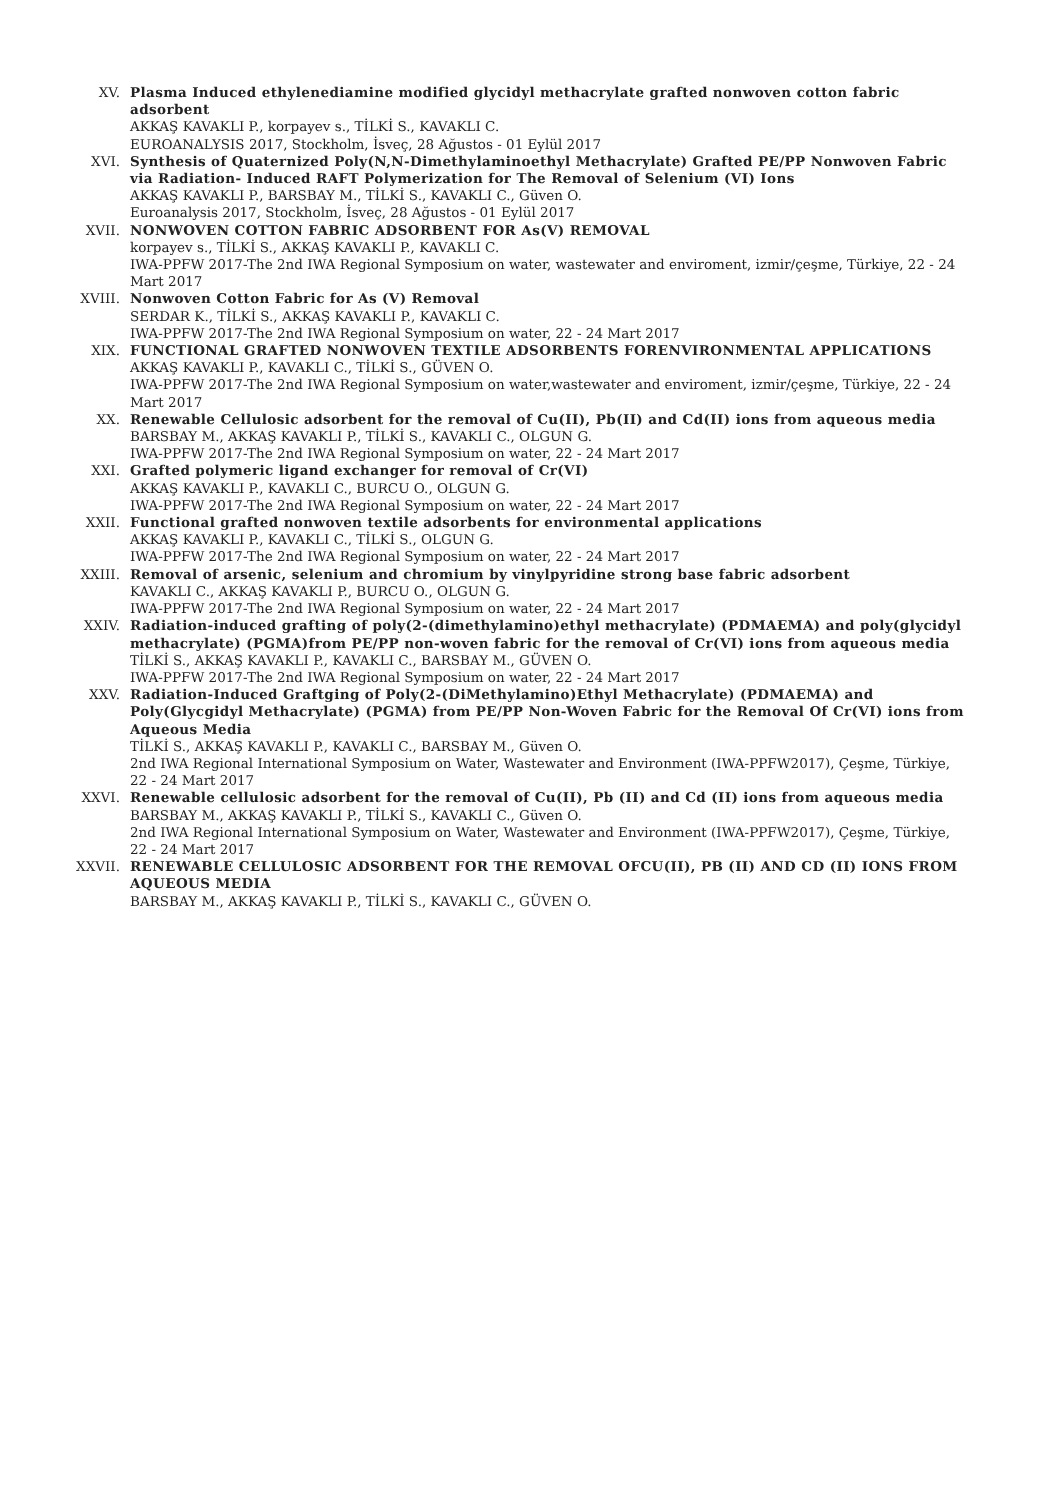XV. Plasma Induced ethylenediamine modified glycidyl methacrylate grafted nonwoven cotton fabric adsorbent
AKKAŞ KAVAKLI P., korpayev s., TİLKİ S., KAVAKLI C.
EUROANALYSIS 2017, Stockholm, İsveç, 28 Ağustos - 01 Eylül 2017
XVI. Synthesis of Quaternized Poly(N,N-Dimethylaminoethyl Methacrylate) Grafted PE/PP Nonwoven Fabric via Radiation- Induced RAFT Polymerization for The Removal of Selenium (VI) Ions
AKKAŞ KAVAKLI P., BARSBAY M., TİLKİ S., KAVAKLI C., Güven O.
Euroanalysis 2017, Stockholm, İsveç, 28 Ağustos - 01 Eylül 2017
XVII. NONWOVEN COTTON FABRIC ADSORBENT FOR As(V) REMOVAL
korpayev s., TİLKİ S., AKKAŞ KAVAKLI P., KAVAKLI C.
IWA-PPFW 2017-The 2nd IWA Regional Symposium on water, wastewater and enviroment, izmir/çeşme, Türkiye, 22 - 24 Mart 2017
XVIII. Nonwoven Cotton Fabric for As (V) Removal
SERDAR K., TİLKİ S., AKKAŞ KAVAKLI P., KAVAKLI C.
IWA-PPFW 2017-The 2nd IWA Regional Symposium on water, 22 - 24 Mart 2017
XIX. FUNCTIONAL GRAFTED NONWOVEN TEXTILE ADSORBENTS FORENVIRONMENTAL APPLICATIONS
AKKAŞ KAVAKLI P., KAVAKLI C., TİLKİ S., GÜVEN O.
IWA-PPFW 2017-The 2nd IWA Regional Symposium on water,wastewater and enviroment, izmir/çeşme, Türkiye, 22 - 24 Mart 2017
XX. Renewable Cellulosic adsorbent for the removal of Cu(II), Pb(II) and Cd(II) ions from aqueous media
BARSBAY M., AKKAŞ KAVAKLI P., TİLKİ S., KAVAKLI C., OLGUN G.
IWA-PPFW 2017-The 2nd IWA Regional Symposium on water, 22 - 24 Mart 2017
XXI. Grafted polymeric ligand exchanger for removal of Cr(VI)
AKKAŞ KAVAKLI P., KAVAKLI C., BURCU O., OLGUN G.
IWA-PPFW 2017-The 2nd IWA Regional Symposium on water, 22 - 24 Mart 2017
XXII. Functional grafted nonwoven textile adsorbents for environmental applications
AKKAŞ KAVAKLI P., KAVAKLI C., TİLKİ S., OLGUN G.
IWA-PPFW 2017-The 2nd IWA Regional Symposium on water, 22 - 24 Mart 2017
XXIII. Removal of arsenic, selenium and chromium by vinylpyridine strong base fabric adsorbent
KAVAKLI C., AKKAŞ KAVAKLI P., BURCU O., OLGUN G.
IWA-PPFW 2017-The 2nd IWA Regional Symposium on water, 22 - 24 Mart 2017
XXIV. Radiation-induced grafting of poly(2-(dimethylamino)ethyl methacrylate) (PDMAEMA) and poly(glycidyl methacrylate) (PGMA)from PE/PP non-woven fabric for the removal of Cr(VI) ions from aqueous media
TİLKİ S., AKKAŞ KAVAKLI P., KAVAKLI C., BARSBAY M., GÜVEN O.
IWA-PPFW 2017-The 2nd IWA Regional Symposium on water, 22 - 24 Mart 2017
XXV. Radiation-Induced Graftging of Poly(2-(DiMethylamino)Ethyl Methacrylate) (PDMAEMA) and Poly(Glycgidyl Methacrylate) (PGMA) from PE/PP Non-Woven Fabric for the Removal Of Cr(VI) ions from Aqueous Media
TİLKİ S., AKKAŞ KAVAKLI P., KAVAKLI C., BARSBAY M., Güven O.
2nd IWA Regional International Symposium on Water, Wastewater and Environment (IWA-PPFW2017), Çeşme, Türkiye, 22 - 24 Mart 2017
XXVI. Renewable cellulosic adsorbent for the removal of Cu(II), Pb (II) and Cd (II) ions from aqueous media
BARSBAY M., AKKAŞ KAVAKLI P., TİLKİ S., KAVAKLI C., Güven O.
2nd IWA Regional International Symposium on Water, Wastewater and Environment (IWA-PPFW2017), Çeşme, Türkiye, 22 - 24 Mart 2017
XXVII. RENEWABLE CELLULOSIC ADSORBENT FOR THE REMOVAL OFCU(II), PB (II) AND CD (II) IONS FROM AQUEOUS MEDIA
BARSBAY M., AKKAŞ KAVAKLI P., TİLKİ S., KAVAKLI C., GÜVEN O.